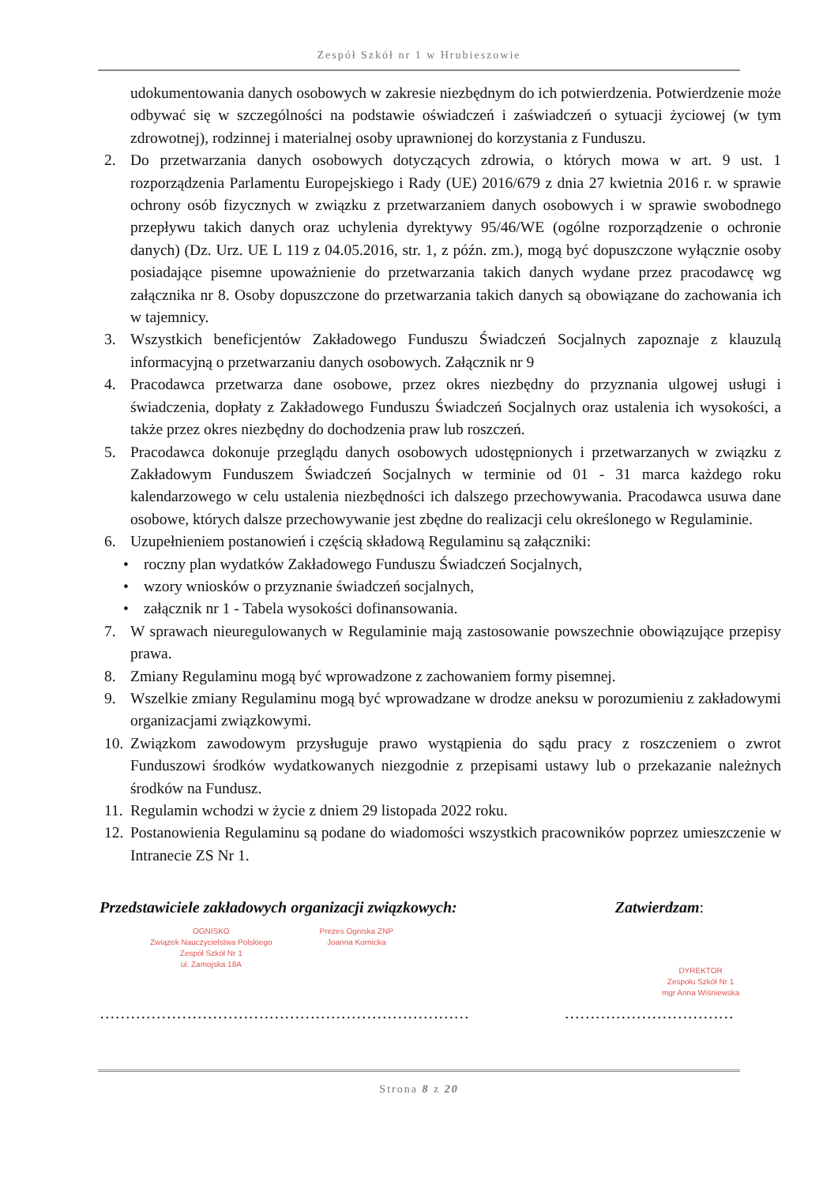Zespół Szkół nr 1 w Hrubieszowie
udokumentowania danych osobowych w zakresie niezbędnym do ich potwierdzenia. Potwierdzenie może odbywać się w szczególności na podstawie oświadczeń i zaświadczeń o sytuacji życiowej (w tym zdrowotnej), rodzinnej i materialnej osoby uprawnionej do korzystania z Funduszu.
2. Do przetwarzania danych osobowych dotyczących zdrowia, o których mowa w art. 9 ust. 1 rozporządzenia Parlamentu Europejskiego i Rady (UE) 2016/679 z dnia 27 kwietnia 2016 r. w sprawie ochrony osób fizycznych w związku z przetwarzaniem danych osobowych i w sprawie swobodnego przepływu takich danych oraz uchylenia dyrektywy 95/46/WE (ogólne rozporządzenie o ochronie danych) (Dz. Urz. UE L 119 z 04.05.2016, str. 1, z późn. zm.), mogą być dopuszczone wyłącznie osoby posiadające pisemne upoważnienie do przetwarzania takich danych wydane przez pracodawcę wg załącznika nr 8. Osoby dopuszczone do przetwarzania takich danych są obowiązane do zachowania ich w tajemnicy.
3. Wszystkich beneficjentów Zakładowego Funduszu Świadczeń Socjalnych zapoznaje z klauzulą informacyjną o przetwarzaniu danych osobowych. Załącznik nr 9
4. Pracodawca przetwarza dane osobowe, przez okres niezbędny do przyznania ulgowej usługi i świadczenia, dopłaty z Zakładowego Funduszu Świadczeń Socjalnych oraz ustalenia ich wysokości, a także przez okres niezbędny do dochodzenia praw lub roszczeń.
5. Pracodawca dokonuje przeglądu danych osobowych udostępnionych i przetwarzanych w związku z Zakładowym Funduszem Świadczeń Socjalnych w terminie od 01 - 31 marca każdego roku kalendarzowego w celu ustalenia niezbędności ich dalszego przechowywania. Pracodawca usuwa dane osobowe, których dalsze przechowywanie jest zbędne do realizacji celu określonego w Regulaminie.
6. Uzupełnieniem postanowień i częścią składową Regulaminu są załączniki:
• roczny plan wydatków Zakładowego Funduszu Świadczeń Socjalnych,
• wzory wniosków o przyznanie świadczeń socjalnych,
• załącznik nr 1 - Tabela wysokości dofinansowania.
7. W sprawach nieuregulowanych w Regulaminie mają zastosowanie powszechnie obowiązujące przepisy prawa.
8. Zmiany Regulaminu mogą być wprowadzone z zachowaniem formy pisemnej.
9. Wszelkie zmiany Regulaminu mogą być wprowadzane w drodze aneksu w porozumieniu z zakładowymi organizacjami związkowymi.
10. Związkom zawodowym przysługuje prawo wystąpienia do sądu pracy z roszczeniem o zwrot Funduszowi środków wydatkowanych niezgodnie z przepisami ustawy lub o przekazanie należnych środków na Fundusz.
11. Regulamin wchodzi w życie z dniem 29 listopada 2022 roku.
12. Postanowienia Regulaminu są podane do wiadomości wszystkich pracowników poprzez umieszczenie w Intranecie ZS Nr 1.
Przedstawiciele zakładowych organizacji związkowych: Zatwierdzam:
OGNISKO
Związek Nauczycielstwa Polskiego
Zespół Szkół Nr 1
ul. Zamojska 18A
Prezes Ogniska ZNP
Joanna Kornicka
DYREKTOR
Zespołu Szkół Nr 1
mgr Anna Wiśniewska
……………………………………………………………… ……………………………
Strona 8 z 20